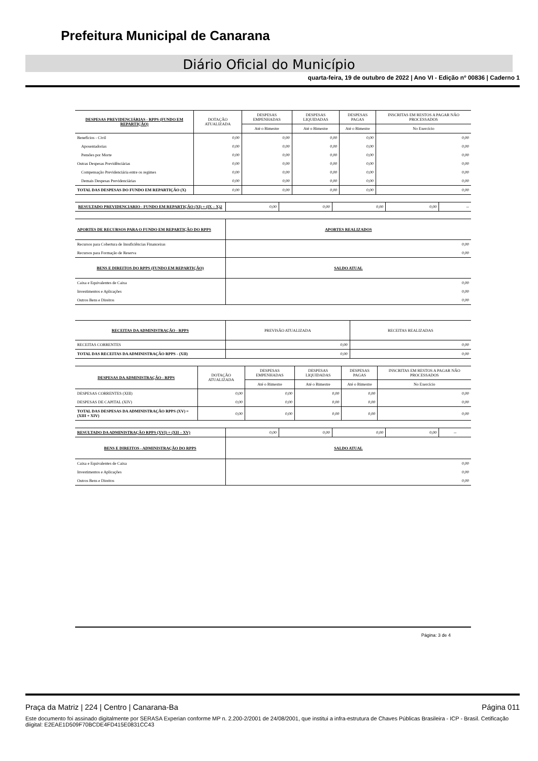Prefeitura Municipal de Canarana
Diário Oficial do Município
quarta-feira, 19 de outubro de 2022 | Ano VI - Edição nº 00836 | Caderno 1
| DESPESAS PREVIDENCIÁRIAS - RPPS (FUNDO EM REPARTIÇÃO) | DOTAÇÃO ATUALIZADA | DESPESAS EMPENHADAS | DESPESAS LIQUIDADAS | DESPESAS PAGAS | INSCRITAS EM RESTOS A PAGAR NÃO PROCESSADOS |
| --- | --- | --- | --- | --- | --- |
| | | Até o Bimestre | Até o Bimestre | Até o Bimestre | No Exercício |
| Benefícios - Civil | 0,00 | 0,00 | 0,00 | 0,00 | 0,00 |
| Aposentadorias | 0,00 | 0,00 | 0,00 | 0,00 | 0,00 |
| Pensões por Morte | 0,00 | 0,00 | 0,00 | 0,00 | 0,00 |
| Outras Despesas Previdênciárias | 0,00 | 0,00 | 0,00 | 0,00 | 0,00 |
| Compensação Previdenciária entre os regimes | 0,00 | 0,00 | 0,00 | 0,00 | 0,00 |
| Demais Despesas Previdenciárias | 0,00 | 0,00 | 0,00 | 0,00 | 0,00 |
| TOTAL DAS DESPESAS DO FUNDO EM REPARTIÇÃO (X) | 0,00 | 0,00 | 0,00 | 0,00 | 0,00 |
| RESULTADO PREVIDENCIARIO - FUNDO EM REPARTIÇÃO (XI) = (IX – X)2 | 0,00 | 0,00 | 0,00 | 0,00 | -- |
| APORTES DE RECURSOS PARA O FUNDO EM REPARTIÇÃO DO RPPS | APORTES REALIZADOS |
| Recursos para Cobertura de Insuficiências Financeiras | 0,00 |
| Recursos para Formação de Reserva | 0,00 |
| BENS E DIREITOS DO RPPS (FUNDO EM REPARTIÇÃO) | SALDO ATUAL |
| Caixa e Equivalentes de Caixa | 0,00 |
| Investimentos e Aplicações | 0,00 |
| Outros Bens e Direitos | 0,00 |
| RECEITAS DA ADMINISTRAÇÃO - RPPS | PREVISÃO ATUALIZADA | RECEITAS REALIZADAS |
| RECEITAS CORRENTES | 0,00 | 0,00 |
| TOTAL DAS RECEITAS DA ADMINISTRAÇÃO RPPS - (XII) | 0,00 | 0,00 |
| DESPESAS DA ADMINISTRAÇÃO - RPPS | DOTAÇÃO ATUALIZADA | DESPESAS EMPENHADAS | DESPESAS LIQUIDADAS | DESPESAS PAGAS | INSCRITAS EM RESTOS A PAGAR NÃO PROCESSADOS |
| --- | --- | --- | --- | --- | --- |
| | | Até o Bimestre | Até o Bimestre | Até o Bimestre | No Exercício |
| DESPESAS CORRENTES (XIII) | 0,00 | 0,00 | 0,00 | 0,00 | 0,00 |
| DESPESAS DE CAPITAL (XIV) | 0,00 | 0,00 | 0,00 | 0,00 | 0,00 |
| TOTAL DAS DESPESAS DA ADMINISTRAÇÃO RPPS (XV) = (XIII + XIV) | 0,00 | 0,00 | 0,00 | 0,00 | 0,00 |
| RESULTADO DA ADMINISTRAÇÃO RPPS (XVI) = (XII – XV) | 0,00 | 0,00 | 0,00 | 0,00 | -- |
| BENS E DIREITOS - ADMINISTRAÇÃO DO RPPS | SALDO ATUAL |
| Caixa e Equivalentes de Caixa | 0,00 |
| Investimentos e Aplicações | 0,00 |
| Outros Bens e Direitos | 0,00 |
Página: 3 de 4
Praça da Matriz | 224 | Centro | Canarana-Ba Página 011
Este documento foi assinado digitalmente por SERASA Experian conforme MP n. 2.200-2/2001 de 24/08/2001, que institui a infra-estrutura de Chaves Públicas Brasileira - ICP - Brasil. Cetificação diigital: E2EAE1D509F70BCDE4FD415E0831CC43